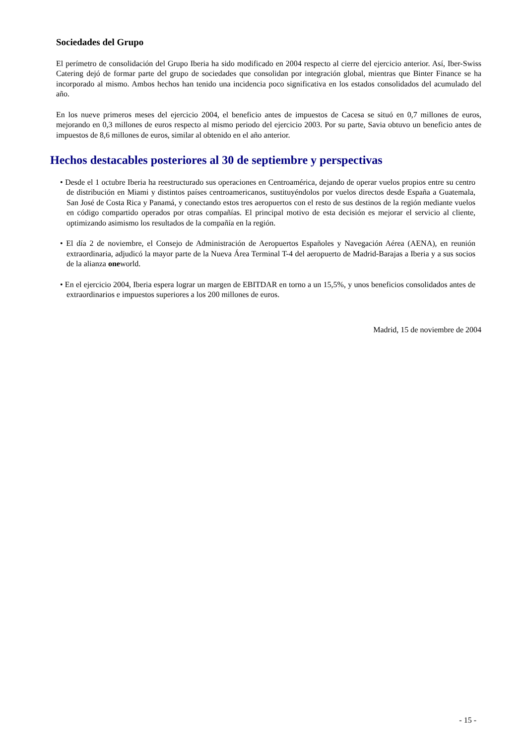Sociedades del Grupo
El perímetro de consolidación del Grupo Iberia ha sido modificado en 2004 respecto al cierre del ejercicio anterior. Así, Iber-Swiss Catering dejó de formar parte del grupo de sociedades que consolidan por integración global, mientras que Binter Finance se ha incorporado al mismo. Ambos hechos han tenido una incidencia poco significativa en los estados consolidados del acumulado del año.
En los nueve primeros meses del ejercicio 2004, el beneficio antes de impuestos de Cacesa se situó en 0,7 millones de euros, mejorando en 0,3 millones de euros respecto al mismo periodo del ejercicio 2003. Por su parte, Savia obtuvo un beneficio antes de impuestos de 8,6 millones de euros, similar al obtenido en el año anterior.
Hechos destacables posteriores al 30 de septiembre y perspectivas
• Desde el 1 octubre Iberia ha reestructurado sus operaciones en Centroamérica, dejando de operar vuelos propios entre su centro de distribución en Miami y distintos países centroamericanos, sustituyéndolos por vuelos directos desde España a Guatemala, San José de Costa Rica y Panamá, y conectando estos tres aeropuertos con el resto de sus destinos de la región mediante vuelos en código compartido operados por otras compañías. El principal motivo de esta decisión es mejorar el servicio al cliente, optimizando asimismo los resultados de la compañía en la región.
• El día 2 de noviembre, el Consejo de Administración de Aeropuertos Españoles y Navegación Aérea (AENA), en reunión extraordinaria, adjudicó la mayor parte de la Nueva Área Terminal T-4 del aeropuerto de Madrid-Barajas a Iberia y a sus socios de la alianza oneworld.
• En el ejercicio 2004, Iberia espera lograr un margen de EBITDAR en torno a un 15,5%, y unos beneficios consolidados antes de extraordinarios e impuestos superiores a los 200 millones de euros.
Madrid, 15 de noviembre de 2004
- 15 -